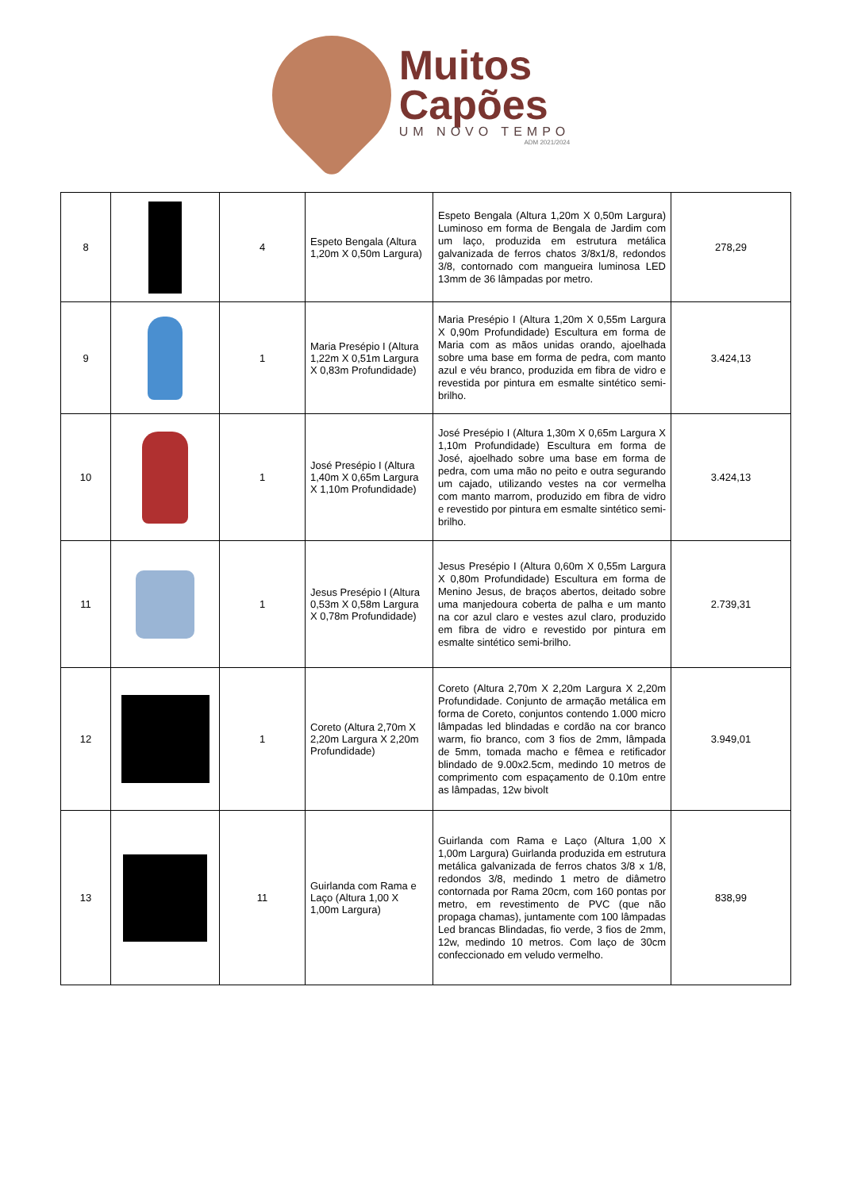Muitos
Capões
UM NOVO TEMPO
ADM 2021/2024
| 8 | | 4 | Espeto Bengala (Altura 1,20m X 0,50m Largura) | Espeto Bengala (Altura 1,20m X 0,50m Largura) Luminoso em forma de Bengala de Jardim com um laço, produzida em estrutura metálica galvanizada de ferros chatos 3/8x1/8, redondos 3/8, contornado com mangueira luminosa LED 13mm de 36 lâmpadas por metro. | 278,29 |
| 9 | | 1 | Maria Presépio I (Altura 1,22m X 0,51m Largura X 0,83m Profundidade) | Maria Presépio I (Altura 1,20m X 0,55m Largura X 0,90m Profundidade) Escultura em forma de Maria com as mãos unidas orando, ajoelhada sobre uma base em forma de pedra, com manto azul e véu branco, produzida em fibra de vidro e revestida por pintura em esmalte sintético semi-brilho. | 3.424,13 |
| 10 | | 1 | José Presépio I (Altura 1,40m X 0,65m Largura X 1,10m Profundidade) | José Presépio I (Altura 1,30m X 0,65m Largura X 1,10m Profundidade) Escultura em forma de José, ajoelhado sobre uma base em forma de pedra, com uma mão no peito e outra segurando um cajado, utilizando vestes na cor vermelha com manto marrom, produzido em fibra de vidro e revestido por pintura em esmalte sintético semi-brilho. | 3.424,13 |
| 11 | | 1 | Jesus Presépio I (Altura 0,53m X 0,58m Largura X 0,78m Profundidade) | Jesus Presépio I (Altura 0,60m X 0,55m Largura X 0,80m Profundidade) Escultura em forma de Menino Jesus, de braços abertos, deitado sobre uma manjedoura coberta de palha e um manto na cor azul claro e vestes azul claro, produzido em fibra de vidro e revestido por pintura em esmalte sintético semi-brilho. | 2.739,31 |
| 12 | | 1 | Coreto (Altura 2,70m X 2,20m Largura X 2,20m Profundidade) | Coreto (Altura 2,70m X 2,20m Largura X 2,20m Profundidade. Conjunto de armação metálica em forma de Coreto, conjuntos contendo 1.000 micro lâmpadas led blindadas e cordão na cor branco warm, fio branco, com 3 fios de 2mm, lâmpada de 5mm, tomada macho e fêmea e retificador blindado de 9.00x2.5cm, medindo 10 metros de comprimento com espaçamento de 0.10m entre as lâmpadas, 12w bivolt | 3.949,01 |
| 13 | | 11 | Guirlanda com Rama e Laço (Altura 1,00 X 1,00m Largura) | Guirlanda com Rama e Laço (Altura 1,00 X 1,00m Largura) Guirlanda produzida em estrutura metálica galvanizada de ferros chatos 3/8 x 1/8, redondos 3/8, medindo 1 metro de diâmetro contornada por Rama 20cm, com 160 pontas por metro, em revestimento de PVC (que não propaga chamas), juntamente com 100 lâmpadas Led brancas Blindadas, fio verde, 3 fios de 2mm, 12w, medindo 10 metros. Com laço de 30cm confeccionado em veludo vermelho. | 838,99 |